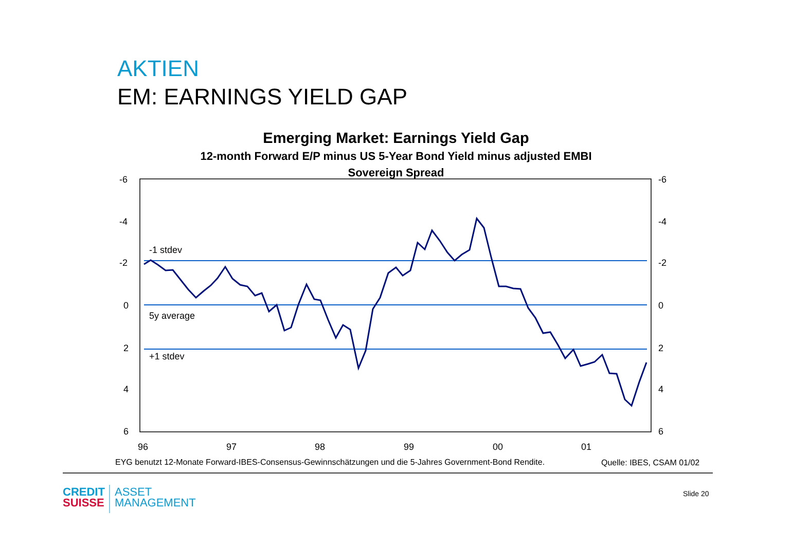AKTIEN
EM: EARNINGS YIELD GAP
Emerging Market: Earnings Yield Gap
12-month Forward E/P minus US 5-Year Bond Yield minus adjusted EMBI
Sovereign Spread
-6
-4
-2
0
2
4
6
-6
-4
-2
0
2
4
6
-1 stdev
5y average
+1 stdev
96
97
98
99
00
01
EYG benutzt 12-Monate Forward-IBES-Consensus-Gewinnschätzungen und die 5-Jahres Government-Bond Rendite.
Quelle: IBES, CSAM 01/02
CREDIT
SUISSE
ASSET
MANAGEMENT
Slide 20